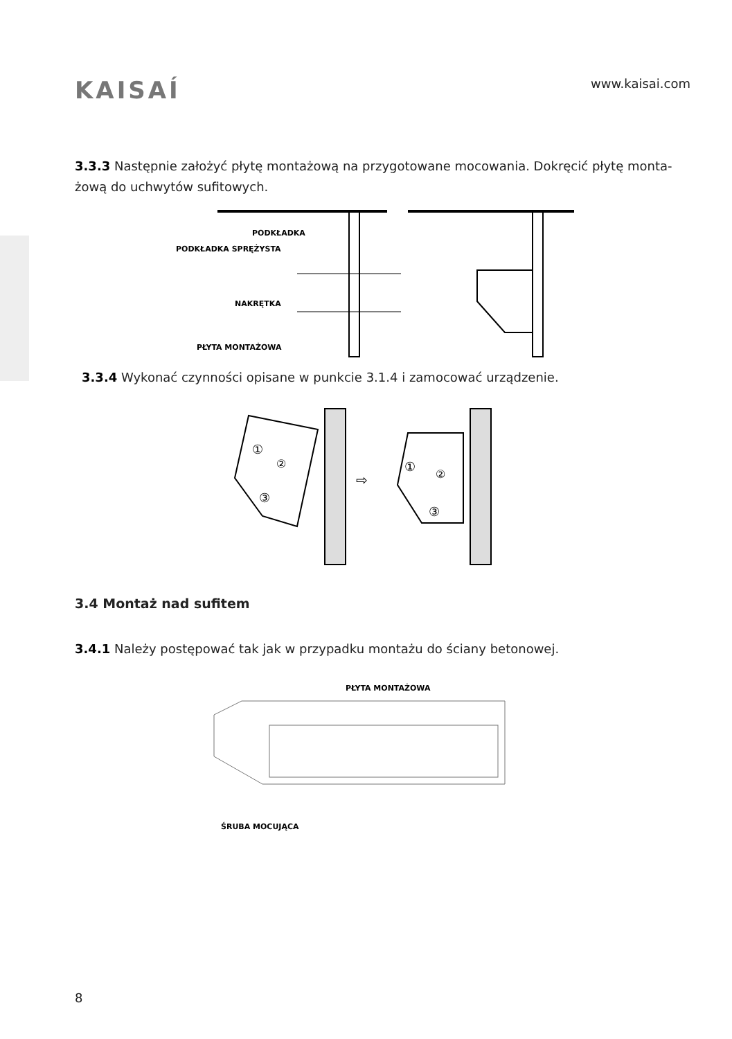KAISAÍ
www.kaisai.com
3.3.3 Następnie założyć płytę montażową na przygotowane mocowania. Dokręcić płytę monta-żową do uchwytów sufitowych.
PODKŁADKA
PODKŁADKA SPRĘŻYSTA
NAKRĘTKA
PŁYTA MONTAŻOWA
3.3.4 Wykonać czynności opisane w punkcie 3.1.4 i zamocować urządzenie.
⇨
①
②
③
①
②
③
3.4 Montaż nad sufitem
3.4.1 Należy postępować tak jak w przypadku montażu do ściany betonowej.
PŁYTA MONTAŻOWA
ŚRUBA MOCUJĄCA
8